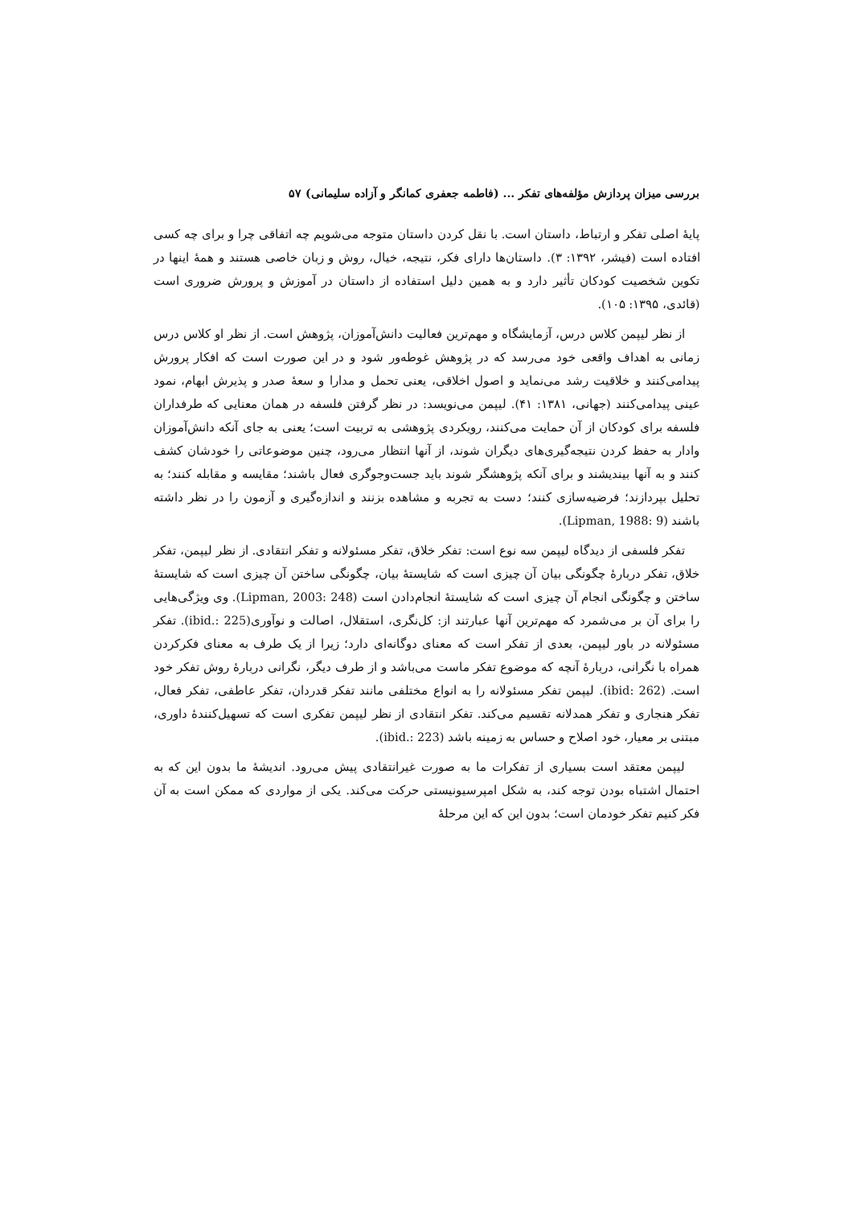بررسی میزان پردازش مؤلفه‌های تفکر ... (فاطمه جعفری کمانگر و آزاده سلیمانی) ۵۷
پایهٔ اصلی تفکر و ارتباط، داستان است. با نقل کردن داستان متوجه می‌شویم چه اتفاقی چرا و برای چه کسی افتاده است (فیشر، ۱۳۹۲: ۳). داستان‌ها دارای فکر، نتیجه، خیال، روش و زبان خاصی هستند و همهٔ اینها در تکوین شخصیت کودکان تأثیر دارد و به همین دلیل استفاده از داستان در آموزش و پرورش ضروری است (قائدی، ۱۳۹۵: ۱۰۵).
از نظر لیپمن کلاس درس، آزمایشگاه و مهم‌ترین فعالیت دانش‌آموزان، پژوهش است. از نظر او کلاس درس زمانی به اهداف واقعی خود می‌رسد که در پژوهش غوطه‌ور شود و در این صورت است که افکار پرورش پیدامی‌کنند و خلاقیت رشد می‌نماید و اصول اخلاقی، یعنی تحمل و مدارا و سعهٔ صدر و پذیرش ابهام، نمود عینی پیدامی‌کنند (جهانی، ۱۳۸۱: ۴۱). لیپمن می‌نویسد: در نظر گرفتن فلسفه در همان معنایی که طرفداران فلسفه برای کودکان از آن حمایت می‌کنند، رویکردی پژوهشی به تربیت است؛ یعنی به جای آنکه دانش‌آموزان وادار به حفظ کردن نتیجه‌گیری‌های دیگران شوند، از آنها انتظار می‌رود، چنین موضوعاتی را خودشان کشف کنند و به آنها بیندیشند و برای آنکه پژوهشگر شوند باید جست‌وجوگری فعال باشند؛ مقایسه و مقابله کنند؛ به تحلیل بپردازند؛ فرضیه‌سازی کنند؛ دست به تجربه و مشاهده بزنند و اندازه‌گیری و آزمون را در نظر داشته باشند (Lipman, 1988: 9).
تفکر فلسفی از دیدگاه لیپمن سه نوع است: تفکر خلاق، تفکر مسئولانه و تفکر انتقادی. از نظر لیپمن، تفکر خلاق، تفکر دربارهٔ چگونگی بیان آن چیزی است که شایستهٔ بیان، چگونگی ساختن آن چیزی است که شایستهٔ ساختن و چگونگی انجام آن چیزی است که شایستهٔ انجام‌دادن است (Lipman, 2003: 248). وی ویژگی‌هایی را برای آن بر می‌شمرد که مهم‌ترین آنها عبارتند از: کل‌نگری، استقلال، اصالت و نوآوری(ibid.: 225). تفکر مسئولانه در باور لیپمن، بعدی از تفکر است که معنای دوگانه‌ای دارد؛ زیرا از یک طرف به معنای فکرکردن همراه با نگرانی، دربارهٔ آنچه که موضوع تفکر ماست می‌باشد و از طرف دیگر، نگرانی دربارهٔ روش تفکر خود است. (ibid: 262). لیپمن تفکر مسئولانه را به انواع مختلفی مانند تفکر قدردان، تفکر عاطفی، تفکر فعال، تفکر هنجاری و تفکر همدلانه تقسیم می‌کند. تفکر انتقادی از نظر لیپمن تفکری است که تسهیل‌کنندهٔ داوری، مبتنی بر معیار، خود اصلاح و حساس به زمینه باشد (ibid.: 223).
لیپمن معتقد است بسیاری از تفکرات ما به صورت غیرانتقادی پیش می‌رود. اندیشهٔ ما بدون این که به احتمال اشتباه بودن توجه کند، به شکل امپرسیونیستی حرکت می‌کند. یکی از مواردی که ممکن است به آن فکر کنیم تفکر خودمان است؛ بدون این که این مرحلهٔ